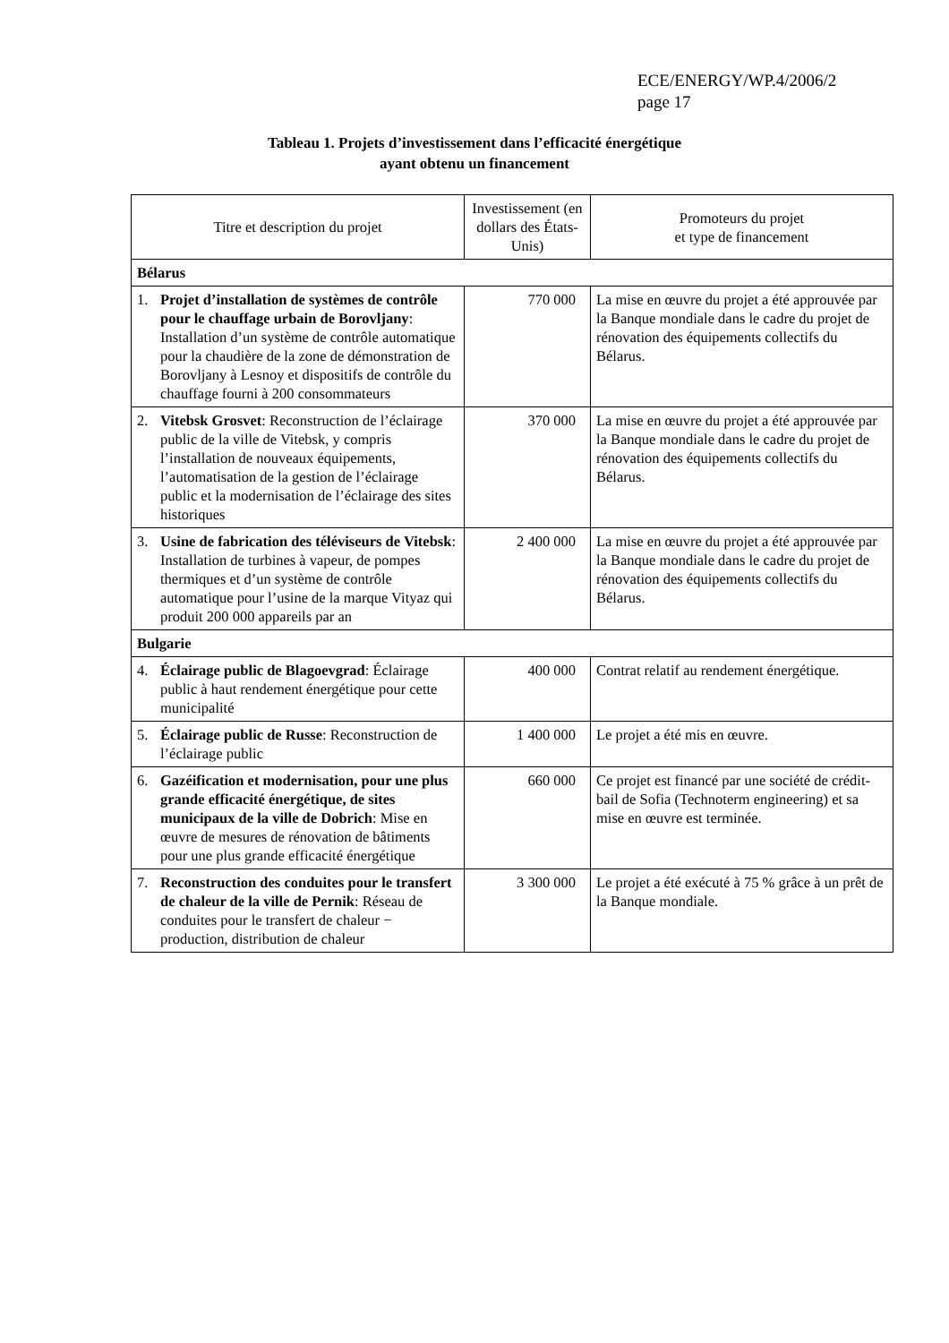ECE/ENERGY/WP.4/2006/2
page 17
Tableau 1. Projets d’investissement dans l’efficacité énergétique
ayant obtenu un financement
| Titre et description du projet | Investissement (en dollars des États-Unis) | Promoteurs du projet et type de financement |
| --- | --- | --- |
| Bélarus | | |
| 1. Projet d’installation de systèmes de contrôle pour le chauffage urbain de Borovljany : Installation d’un système de contrôle automatique pour la chaudière de la zone de démonstration de Borovljany à Lesnoy et dispositifs de contrôle du chauffage fourni à 200 consommateurs | 770 000 | La mise en œuvre du projet a été approuvée par la Banque mondiale dans le cadre du projet de rénovation des équipements collectifs du Bélarus. |
| 2. Vitebsk Grosvet : Reconstruction de l’éclairage public de la ville de Vitebsk, y compris l’installation de nouveaux équipements, l’automatisation de la gestion de l’éclairage public et la modernisation de l’éclairage des sites historiques | 370 000 | La mise en œuvre du projet a été approuvée par la Banque mondiale dans le cadre du projet de rénovation des équipements collectifs du Bélarus. |
| 3. Usine de fabrication des téléviseurs de Vitebsk : Installation de turbines à vapeur, de pompes thermiques et d’un système de contrôle automatique pour l’usine de la marque Vityaz qui produit 200 000 appareils par an | 2 400 000 | La mise en œuvre du projet a été approuvée par la Banque mondiale dans le cadre du projet de rénovation des équipements collectifs du Bélarus. |
| Bulgarie | | |
| 4. Éclairage public de Blagoevgrad : Éclairage public à haut rendement énergétique pour cette municipalité | 400 000 | Contrat relatif au rendement énergétique. |
| 5. Éclairage public de Russe : Reconstruction de l’éclairage public | 1 400 000 | Le projet a été mis en œuvre. |
| 6. Gazéification et modernisation, pour une plus grande efficacité énergétique, de sites municipaux de la ville de Dobrich : Mise en œuvre de mesures de rénovation de bâtiments pour une plus grande efficacité énergétique | 660 000 | Ce projet est financé par une société de crédit-bail de Sofia (Technoterm engineering) et sa mise en œuvre est terminée. |
| 7. Reconstruction des conduites pour le transfert de chaleur de la ville de Pernik : Réseau de conduites pour le transfert de chaleur − production, distribution de chaleur | 3 300 000 | Le projet a été exécuté à 75 % grâce à un prêt de la Banque mondiale. |